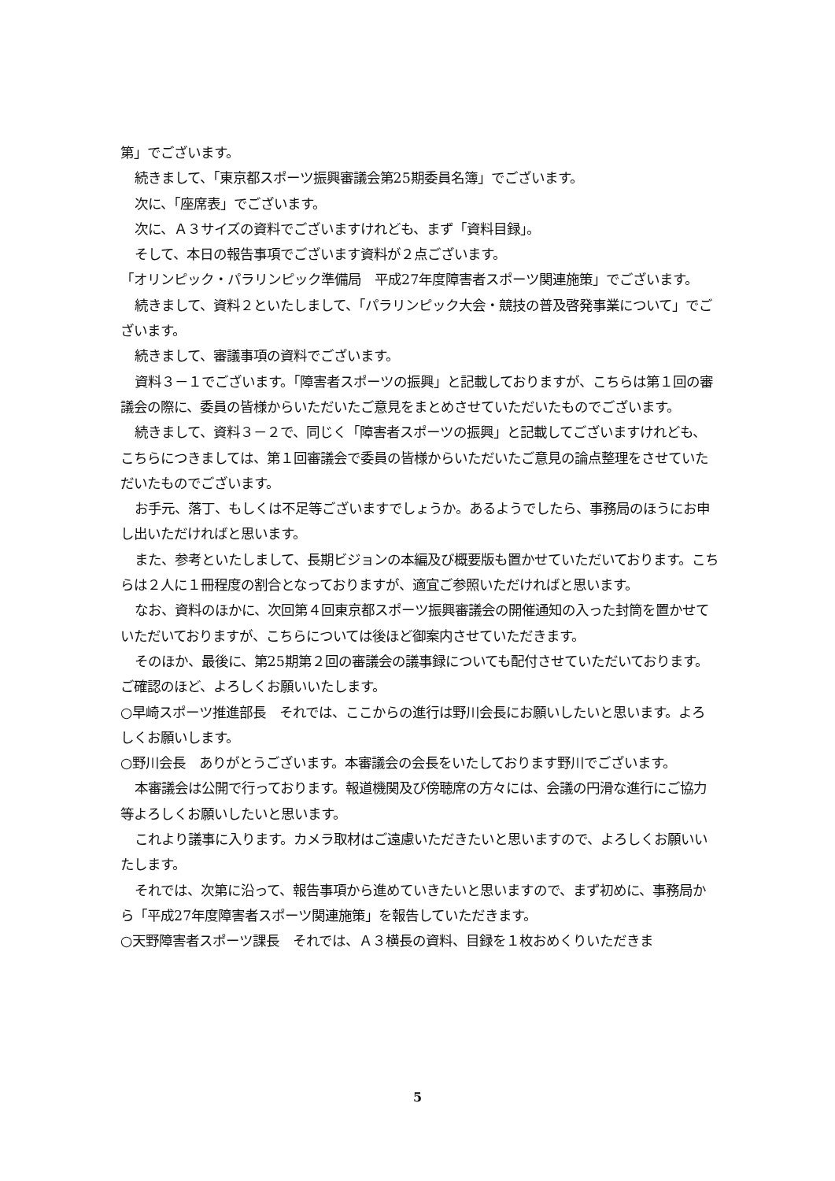第」でございます。
続きまして、「東京都スポーツ振興審議会第25期委員名簿」でございます。
次に、「座席表」でございます。
次に、Ａ３サイズの資料でございますけれども、まず「資料目録」。
そして、本日の報告事項でございます資料が２点ございます。
「オリンピック・パラリンピック準備局　平成27年度障害者スポーツ関連施策」でございます。
続きまして、資料２といたしまして、「パラリンピック大会・競技の普及啓発事業について」でございます。
続きまして、審議事項の資料でございます。
資料３－１でございます。「障害者スポーツの振興」と記載しておりますが、こちらは第１回の審議会の際に、委員の皆様からいただいたご意見をまとめさせていただいたものでございます。
続きまして、資料３－２で、同じく「障害者スポーツの振興」と記載してございますけれども、こちらにつきましては、第１回審議会で委員の皆様からいただいたご意見の論点整理をさせていただいたものでございます。
お手元、落丁、もしくは不足等ございますでしょうか。あるようでしたら、事務局のほうにお申し出いただければと思います。
また、参考といたしまして、長期ビジョンの本編及び概要版も置かせていただいております。こちらは２人に１冊程度の割合となっておりますが、適宜ご参照いただければと思います。
なお、資料のほかに、次回第４回東京都スポーツ振興審議会の開催通知の入った封筒を置かせていただいておりますが、こちらについては後ほど御案内させていただきます。
そのほか、最後に、第25期第２回の審議会の議事録についても配付させていただいております。ご確認のほど、よろしくお願いいたします。
○早崎スポーツ推進部長　それでは、ここからの進行は野川会長にお願いしたいと思います。よろしくお願いします。
○野川会長　ありがとうございます。本審議会の会長をいたしております野川でございます。
本審議会は公開で行っております。報道機関及び傍聴席の方々には、会議の円滑な進行にご協力等よろしくお願いしたいと思います。
これより議事に入ります。カメラ取材はご遠慮いただきたいと思いますので、よろしくお願いいたします。
それでは、次第に沿って、報告事項から進めていきたいと思いますので、まず初めに、事務局から「平成27年度障害者スポーツ関連施策」を報告していただきます。
○天野障害者スポーツ課長　それでは、Ａ３横長の資料、目録を１枚おめくりいただきま
5